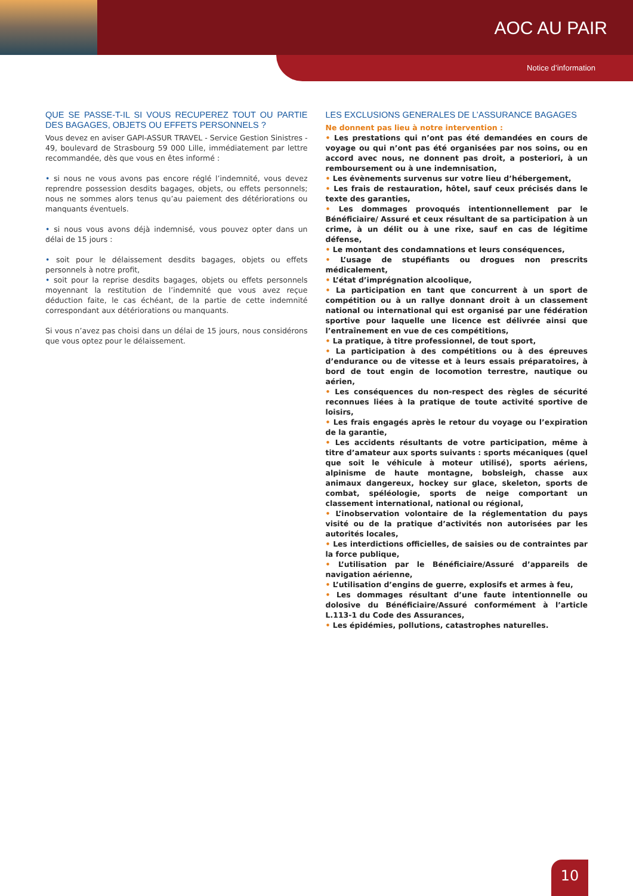AOC AU PAIR
Notice d’information
QUE SE PASSE-T-IL SI VOUS RECUPEREZ TOUT OU PARTIE DES BAGAGES, OBJETS OU EFFETS PERSONNELS ?
Vous devez en aviser GAPI-ASSUR TRAVEL - Service Gestion Sinistres - 49, boulevard de Strasbourg 59 000 Lille, immédiatement par lettre recommandée, dès que vous en êtes informé :
• si nous ne vous avons pas encore réglé l’indemnité, vous devez reprendre possession desdits bagages, objets, ou effets personnels; nous ne sommes alors tenus qu’au paiement des détériorations ou manquants éventuels.
• si nous vous avons déjà indemnisé, vous pouvez opter dans un délai de 15 jours :
• soit pour le délaissement desdits bagages, objets ou effets personnels à notre profit,
• soit pour la reprise desdits bagages, objets ou effets personnels moyennant la restitution de l’indemnité que vous avez reçue déduction faite, le cas échéant, de la partie de cette indemnité correspondant aux détériorations ou manquants.
Si vous n’avez pas choisi dans un délai de 15 jours, nous considérons que vous optez pour le délaissement.
LES EXCLUSIONS GENERALES DE L’ASSURANCE BAGAGES
Ne donnent pas lieu à notre intervention :
• Les prestations qui n’ont pas été demandées en cours de voyage ou qui n’ont pas été organisées par nos soins, ou en accord avec nous, ne donnent pas droit, a posteriori, à un remboursement ou à une indemnisation,
• Les évènements survenus sur votre lieu d’hébergement,
• Les frais de restauration, hôtel, sauf ceux précisés dans le texte des garanties,
• Les dommages provoqués intentionnellement par le Bénéficiaire/ Assuré et ceux résultant de sa participation à un crime, à un délit ou à une rixe, sauf en cas de légitime défense,
• Le montant des condamnations et leurs conséquences,
• L’usage de stupéfiants ou drogues non prescrits médicalement,
• L’état d’imprégnation alcoolique,
• La participation en tant que concurrent à un sport de compétition ou à un rallye donnant droit à un classement national ou international qui est organisé par une fédération sportive pour laquelle une licence est délivrée ainsi que l’entraînement en vue de ces compétitions,
• La pratique, à titre professionnel, de tout sport,
• La participation à des compétitions ou à des épreuves d’endurance ou de vitesse et à leurs essais préparatoires, à bord de tout engin de locomotion terrestre, nautique ou aérien,
• Les conséquences du non-respect des règles de sécurité reconnues liées à la pratique de toute activité sportive de loisirs,
• Les frais engagés après le retour du voyage ou l’expiration de la garantie,
• Les accidents résultants de votre participation, même à titre d’amateur aux sports suivants : sports mécaniques (quel que soit le véhicule à moteur utilisé), sports aériens, alpinisme de haute montagne, bobsleigh, chasse aux animaux dangereux, hockey sur glace, skeleton, sports de combat, spéléologie, sports de neige comportant un classement international, national ou régional,
• L’inobservation volontaire de la réglementation du pays visité ou de la pratique d’activités non autorisées par les autorités locales,
• Les interdictions officielles, de saisies ou de contraintes par la force publique,
• L’utilisation par le Bénéficiaire/Assuré d’appareils de navigation aérienne,
• L’utilisation d’engins de guerre, explosifs et armes à feu,
• Les dommages résultant d’une faute intentionnelle ou dolosive du Bénéficiaire/Assuré conformément à l’article L.113-1 du Code des Assurances,
• Les épidémies, pollutions, catastrophes naturelles.
10